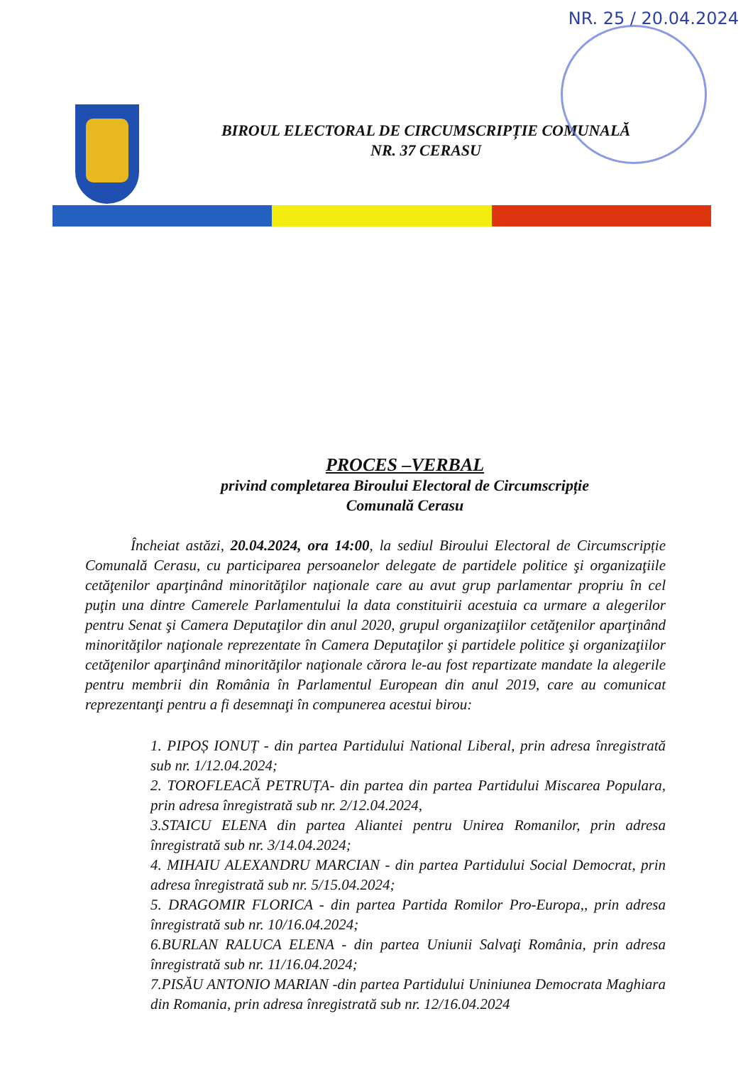NR. 25 / 20.04.2024
BIROUL ELECTORAL DE CIRCUMSCRIPȚIE COMUNALĂ
NR. 37 CERASU
PROCES –VERBAL
privind completarea Biroului Electoral de Circumscripție
Comunală Cerasu
Încheiat astăzi, 20.04.2024, ora 14:00, la sediul Biroului Electoral de Circumscripție Comunală Cerasu, cu participarea persoanelor delegate de partidele politice şi organizaţiile cetăţenilor aparţinând minorităţilor naţionale care au avut grup parlamentar propriu în cel puţin una dintre Camerele Parlamentului la data constituirii acestuia ca urmare a alegerilor pentru Senat şi Camera Deputaţilor din anul 2020, grupul organizaţiilor cetăţenilor aparţinând minorităţilor naţionale reprezentate în Camera Deputaţilor şi partidele politice şi organizaţiilor cetăţenilor aparţinând minorităţilor naţionale cărora le-au fost repartizate mandate la alegerile pentru membrii din România în Parlamentul European din anul 2019, care au comunicat reprezentanţi pentru a fi desemnaţi în compunerea acestui birou:
1. PIPOȘ IONUȚ - din partea Partidului National Liberal, prin adresa înregistrată sub nr. 1/12.04.2024;
2. TOROFLEACĂ PETRUȚA- din partea din partea Partidului Miscarea Populara, prin adresa înregistrată sub nr. 2/12.04.2024,
3.STAICU ELENA din partea Aliantei pentru Unirea Romanilor, prin adresa înregistrată sub nr. 3/14.04.2024;
4. MIHAIU ALEXANDRU MARCIAN - din partea Partidului Social Democrat, prin adresa înregistrată sub nr. 5/15.04.2024;
5. DRAGOMIR FLORICA - din partea Partida Romilor Pro-Europa,, prin adresa înregistrată sub nr. 10/16.04.2024;
6.BURLAN RALUCA ELENA - din partea Uniunii Salvaţi România, prin adresa înregistrată sub nr. 11/16.04.2024;
7.PISĂU ANTONIO MARIAN -din partea Partidului Uniniunea Democrata Maghiara din Romania, prin adresa înregistrată sub nr. 12/16.04.2024